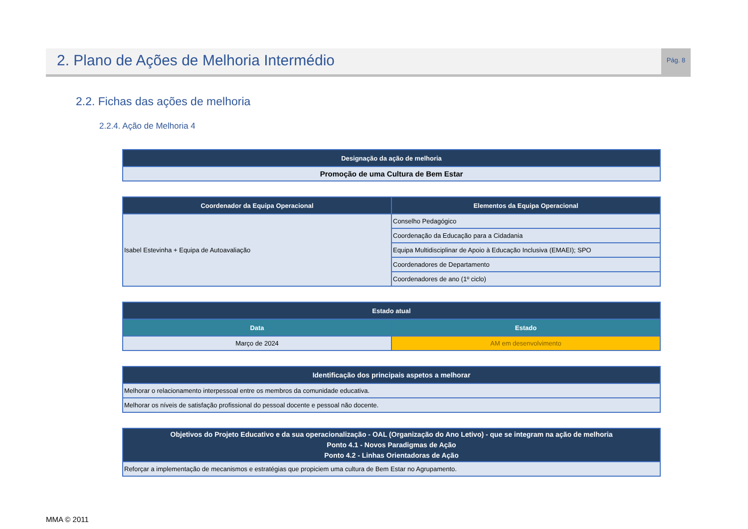2. Plano de Ações de Melhoria Intermédio
Pág. 8
2.2. Fichas das ações de melhoria
2.2.4. Ação de Melhoria 4
| Designação da ação de melhoria |
| --- |
| Promoção de uma Cultura de Bem Estar |
| Coordenador da Equipa Operacional | Elementos da Equipa Operacional |
| --- | --- |
| Isabel Estevinha + Equipa de Autoavaliação | Conselho Pedagógico |
| | Coordenação da Educação para a Cidadania |
| | Equipa Multidisciplinar de Apoio à Educação Inclusiva (EMAEI); SPO |
| | Coordenadores de Departamento |
| | Coordenadores de ano (1º ciclo) |
| Estado atual | |
| --- | --- |
| Data | Estado |
| Março de 2024 | AM em desenvolvimento |
| Identificação dos principais aspetos a melhorar |
| --- |
| Melhorar o relacionamento interpessoal entre os membros da comunidade educativa. |
| Melhorar os níveis de satisfação profissional do pessoal docente e pessoal não docente. |
| Objetivos do Projeto Educativo e da sua operacionalização - OAL (Organização do Ano Letivo) - que se integram na ação de melhoria Ponto 4.1 - Novos Paradigmas de Ação Ponto 4.2 - Linhas Orientadoras de Ação |
| --- |
| Reforçar a implementação de mecanismos e estratégias que propiciem uma cultura de Bem Estar no Agrupamento. |
MMA © 2011